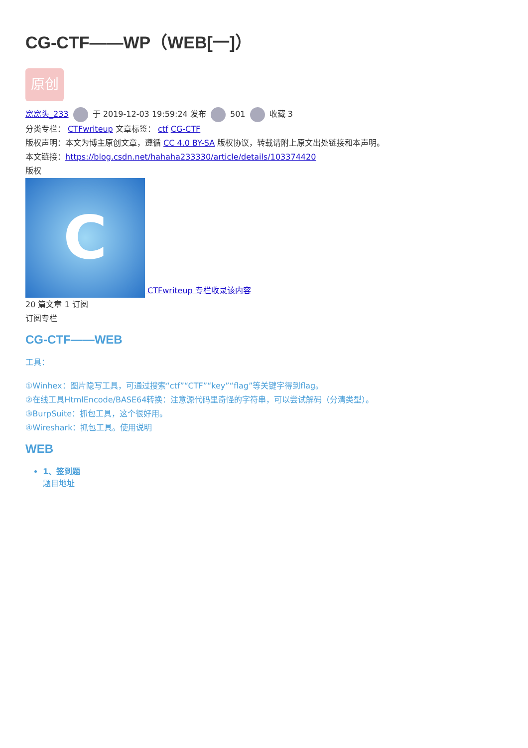CG-CTF——WP（WEB[一]）
原创
窝窝头_233 于 2019-12-03 19:59:24 发布 501 收藏 3
分类专栏： CTFwriteup 文章标签： ctf CG-CTF
版权声明：本文为博主原创文章，遵循 CC 4.0 BY-SA 版权协议，转载请附上原文出处链接和本声明。
本文链接：https://blog.csdn.net/hahaha233330/article/details/103374420
版权
C CTFwriteup 专栏收录该内容
20 篇文章 1 订阅
订阅专栏
CG-CTF——WEB
工具：
①Winhex：图片隐写工具，可通过搜索“ctf”“CTF”“key”“flag”等关键字得到flag。
②在线工具HtmlEncode/BASE64转换：注意源代码里奇怪的字符串，可以尝试解码（分清类型）。
③BurpSuite：抓包工具，这个很好用。
④Wireshark：抓包工具。使用说明
WEB
1、签到题
题目地址